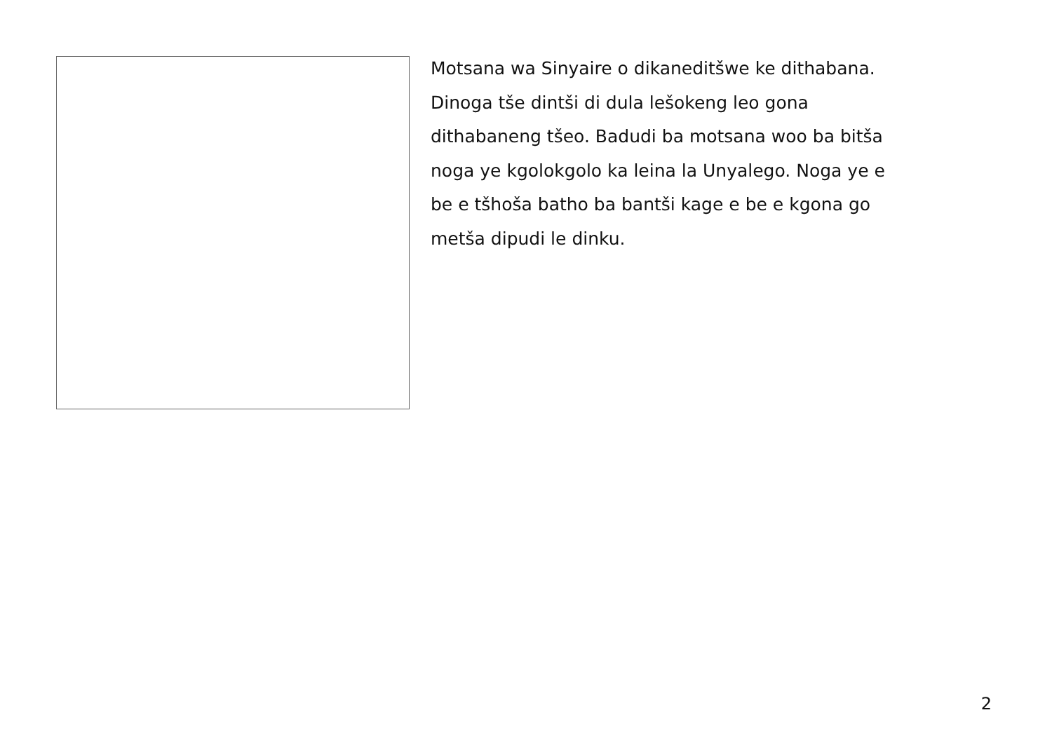Motsana wa Sinyaire o dikaneditšwe ke dithabana.
Dinoga tše dintši di dula lešokeng leo gona
dithabaneng tšeo. Badudi ba motsana woo ba bitša
noga ye kgolokgolo ka leina la Unyalego. Noga ye e
be e tšhoša batho ba bantši kage e be e kgona go
metša dipudi le dinku.
2